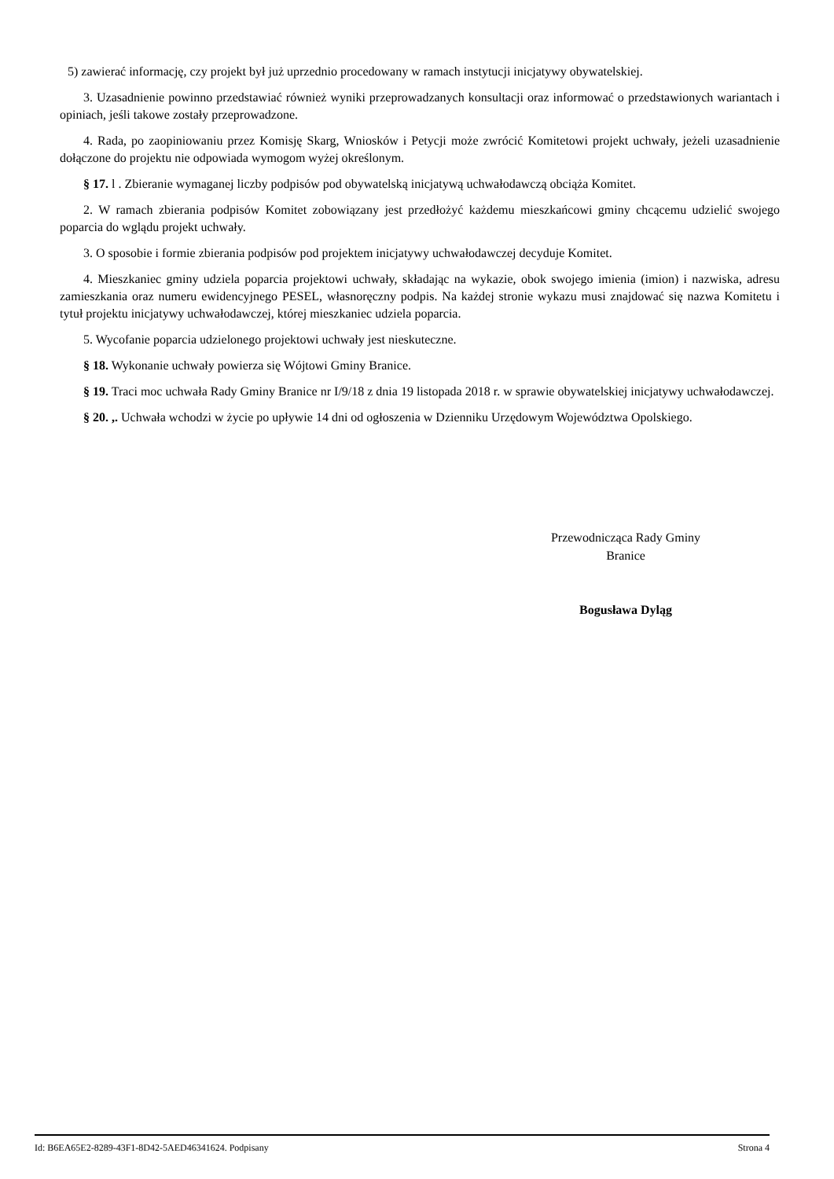5) zawierać informację, czy projekt był już uprzednio procedowany w ramach instytucji inicjatywy obywatelskiej.
3. Uzasadnienie powinno przedstawiać również wyniki przeprowadzanych konsultacji oraz informować o przedstawionych wariantach i opiniach, jeśli takowe zostały przeprowadzone.
4. Rada, po zaopiniowaniu przez Komisję Skarg, Wniosków i Petycji może zwrócić Komitetowi projekt uchwały, jeżeli uzasadnienie dołączone do projektu nie odpowiada wymogom wyżej określonym.
§ 17. l . Zbieranie wymaganej liczby podpisów pod obywatelską inicjatywą uchwałodawczą obciąża Komitet.
2. W ramach zbierania podpisów Komitet zobowiązany jest przedłożyć każdemu mieszkańcowi gminy chcącemu udzielić swojego poparcia do wglądu projekt uchwały.
3. O sposobie i formie zbierania podpisów pod projektem inicjatywy uchwałodawczej decyduje Komitet.
4. Mieszkaniec gminy udziela poparcia projektowi uchwały, składając na wykazie, obok swojego imienia (imion) i nazwiska, adresu zamieszkania oraz numeru ewidencyjnego PESEL, własnoręczny podpis. Na każdej stronie wykazu musi znajdować się nazwa Komitetu i tytuł projektu inicjatywy uchwałodawczej, której mieszkaniec udziela poparcia.
5. Wycofanie poparcia udzielonego projektowi uchwały jest nieskuteczne.
§ 18. Wykonanie uchwały powierza się Wójtowi Gminy Branice.
§ 19. Traci moc uchwała Rady Gminy Branice nr I/9/18 z dnia 19 listopada 2018 r. w sprawie obywatelskiej inicjatywy uchwałodawczej.
§ 20. ,. Uchwała wchodzi w życie po upływie 14 dni od ogłoszenia w Dzienniku Urzędowym Województwa Opolskiego.
Przewodnicząca Rady Gminy
Branice
Bogusława Dyląg
Id: B6EA65E2-8289-43F1-8D42-5AED46341624. Podpisany Strona 4